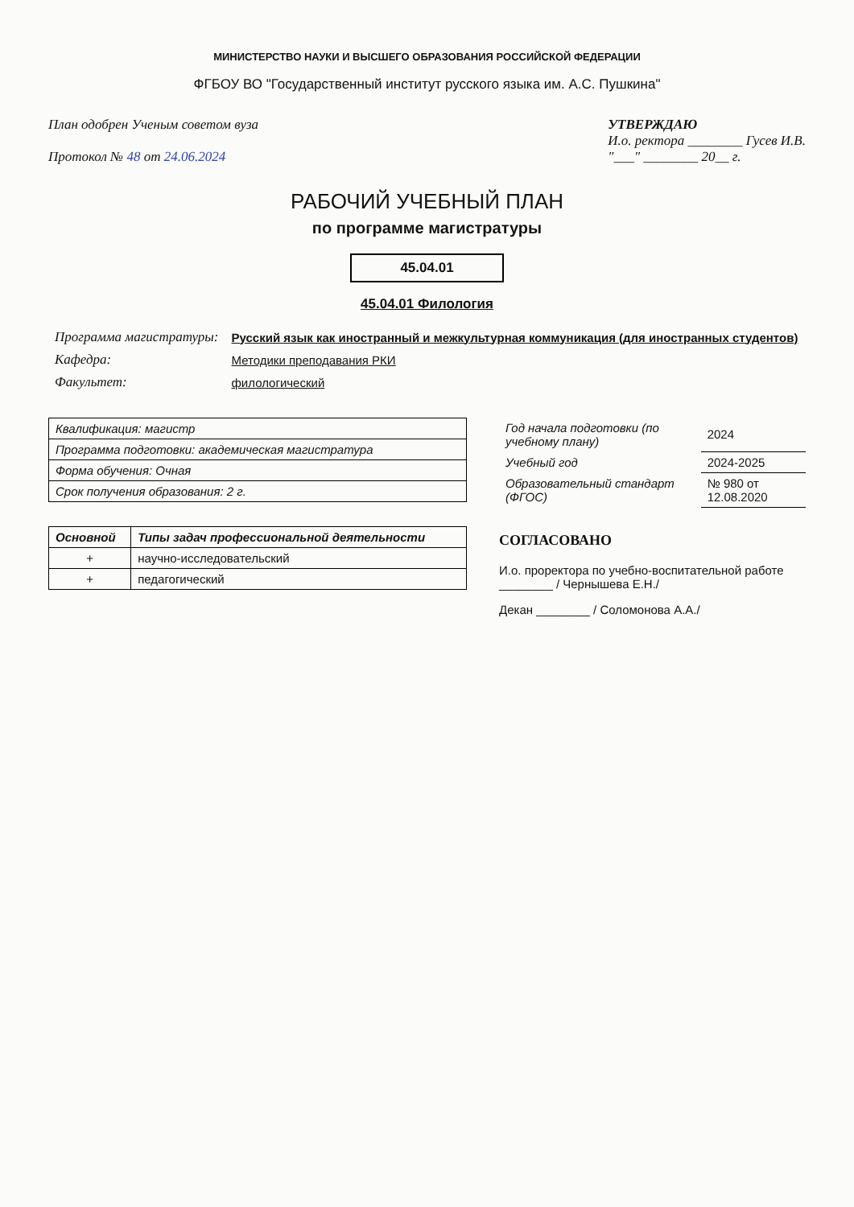МИНИСТЕРСТВО НАУКИ И ВЫСШЕГО ОБРАЗОВАНИЯ РОССИЙСКОЙ ФЕДЕРАЦИИ
ФГБОУ ВО "Государственный институт русского языка им. А.С. Пушкина"
План одобрен Ученым советом вуза
Протокол № 48 от 24.06.2024
УТВЕРЖДАЮ
И.о. ректора ________ Гусев И.В.
"___" ________ 20__ г.
РАБОЧИЙ УЧЕБНЫЙ ПЛАН
по программе магистратуры
45.04.01
45.04.01 Филология
| Программа магистратуры: | Русский язык как иностранный и межкультурная коммуникация (для иностранных студентов) |
| Кафедра: | Методики преподавания РКИ |
| Факультет: | филологический |
| Квалификация: магистр |
| Программа подготовки: академическая магистратура |
| Форма обучения: Очная |
| Срок получения образования: 2 г. |
| Основной | Типы задач профессиональной деятельности |
| --- | --- |
| + | научно-исследовательский |
| + | педагогический |
| Год начала подготовки (по учебному плану) | 2024 |
| Учебный год | 2024-2025 |
| Образовательный стандарт (ФГОС) | № 980 от 12.08.2020 |
СОГЛАСОВАНО
И.о. проректора по учебно-воспитательной работе ________ / Чернышева Е.Н./
Декан ________ / Соломонова А.А./